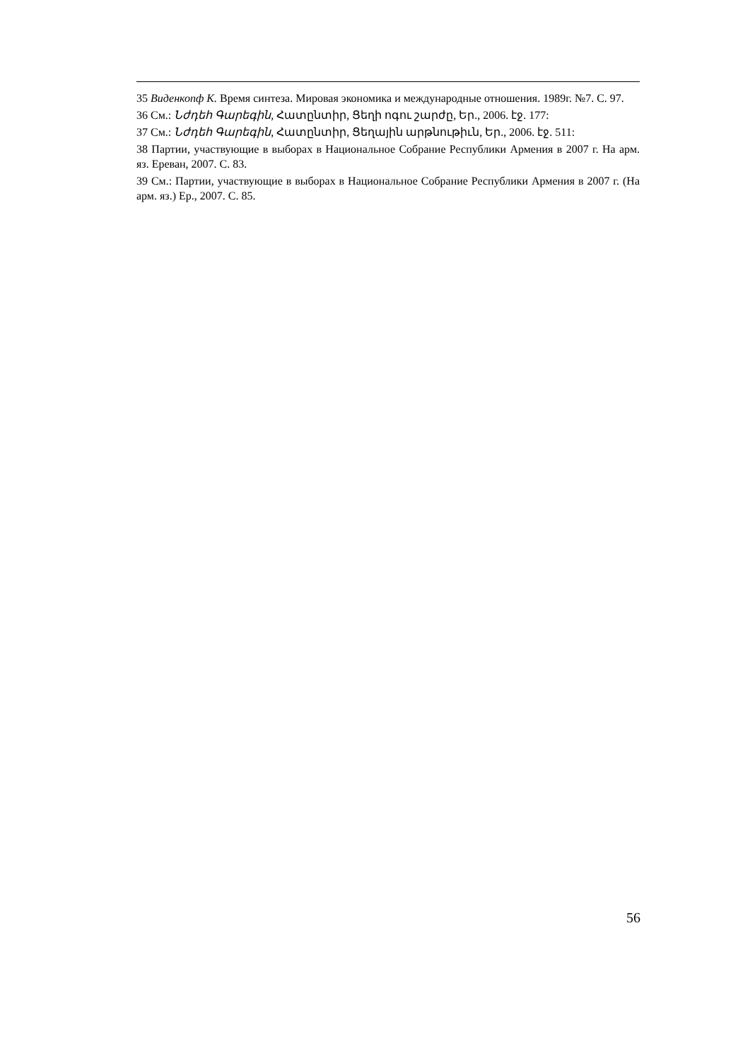35 Виденкопф К. Время синтеза. Мировая экономика и международные отношения. 1989г. №7. С. 97.
36 См.: Նժդեհ Գարեգին, Հատընտիր, Ցեղի ոգու շարժը, Եր., 2006. էջ. 177:
37 См.: Նժդեհ Գարեգին, Հատընտիր, Ցեղային արթնութիւն, Եր., 2006. էջ. 511:
38 Партии, участвующие в выборах в Национальное Собрание Республики Армения в 2007 г. На арм. яз. Ереван, 2007. С. 83.
39 См.: Партии, участвующие в выборах в Национальное Собрание Республики Армения в 2007 г. (На арм. яз.) Ер., 2007. С. 85.
56